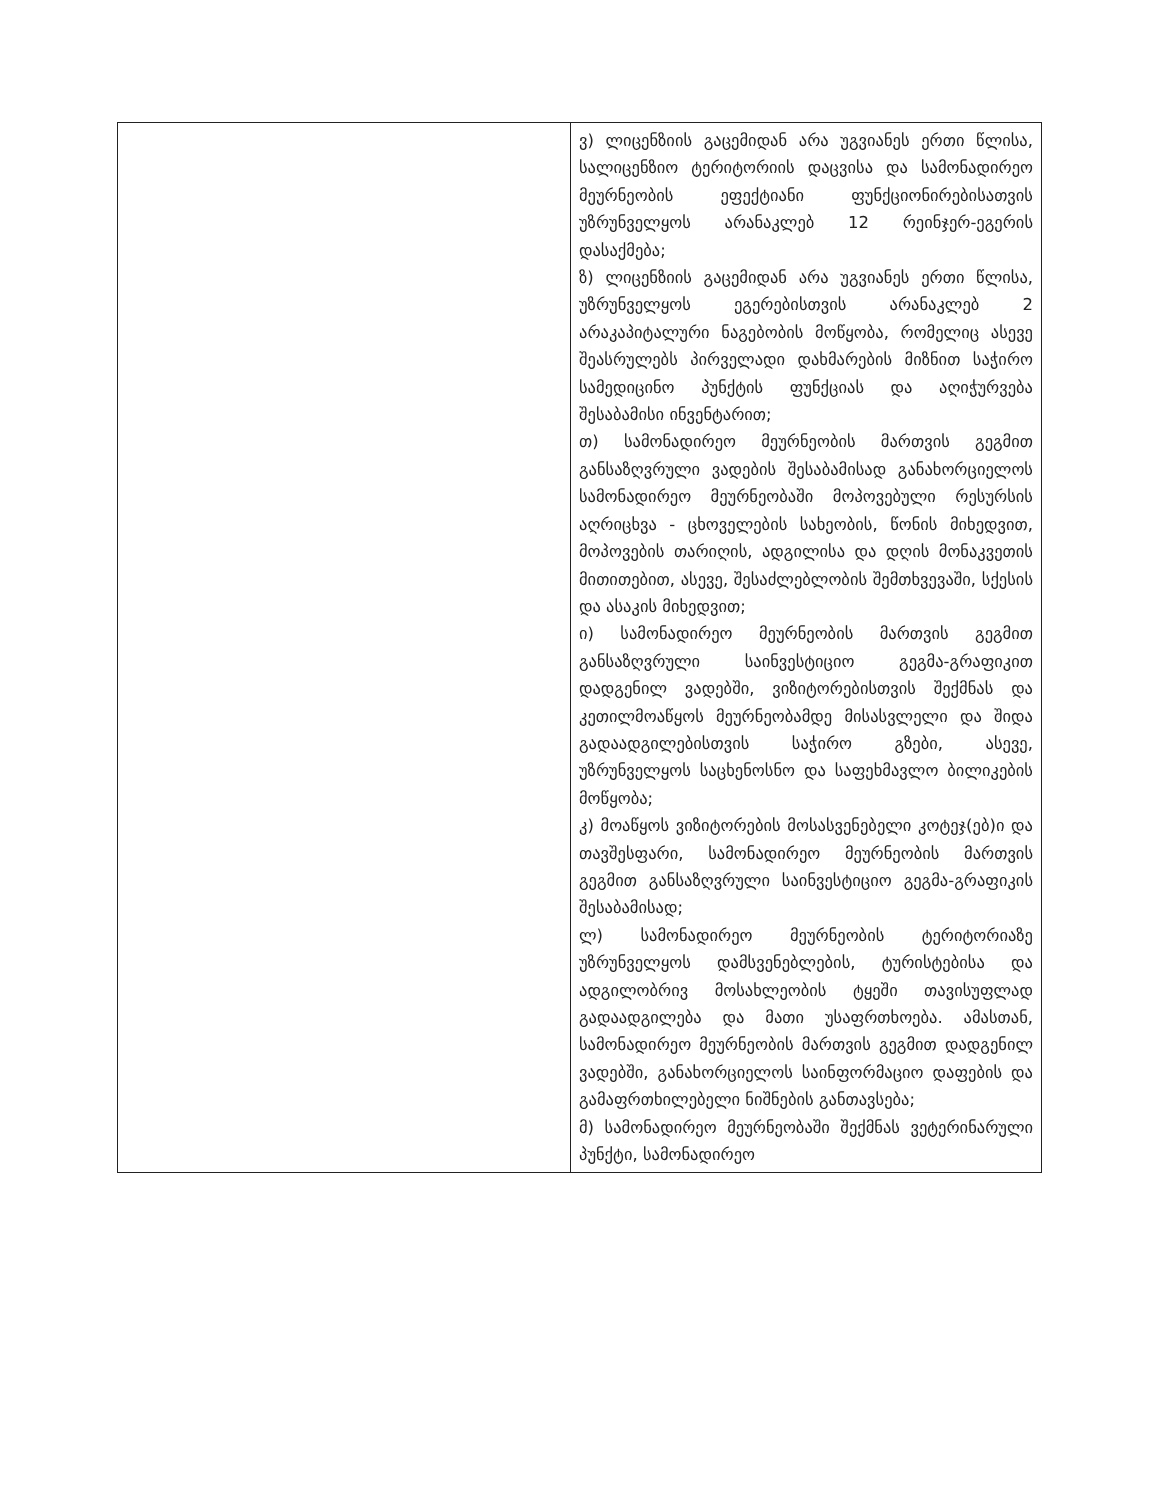| | ვ) ლიცენზიის გაცემიდან არა უგვიანეს ერთი წლისა, სალიცენზიო ტერიტორიის დაცვისა და სამონადირეო მეურნეობის ეფექტიანი ფუნქციონირებისათვის უზრუნველყოს არანაკლებ 12 რეინჯერ-ეგერის დასაქმება; ზ) ლიცენზიის გაცემიდან არა უგვიანეს ერთი წლისა, უზრუნველყოს ეგერებისთვის არანაკლებ 2 არაკაპიტალური ნაგებობის მოწყობა, რომელიც ასევე შეასრულებს პირველადი დახმარების მიზნით საჭირო სამედიცინო პუნქტის ფუნქციას და აღიჭურვება შესაბამისი ინვენტარით; თ) სამონადირეო მეურნეობის მართვის გეგმით განსაზღვრული ვადების შესაბამისად განახორციელოს სამონადირეო მეურნეობაში მოპოვებული რესურსის აღრიცხვა - ცხოველების სახეობის, წონის მიხედვით, მოპოვების თარიღის, ადგილისა და დღის მონაკვეთის მითითებით, ასევე, შესაძლებლობის შემთხვევაში, სქესის და ასაკის მიხედვით; ი) სამონადირეო მეურნეობის მართვის გეგმით განსაზღვრული საინვესტიციო გეგმა-გრაფიკით დადგენილ ვადებში, ვიზიტორებისთვის შექმნას და კეთილმოაწყოს მეურნეობამდე მისასვლელი და შიდა გადაადგილებისთვის საჭირო გზები, ასევე, უზრუნველყოს საცხენოსნო და საფეხმავლო ბილიკების მოწყობა; კ) მოაწყოს ვიზიტორების მოსასვენებელი კოტეჯ(ებ)ი და თავშესფარი, სამონადირეო მეურნეობის მართვის გეგმით განსაზღვრული საინვესტიციო გეგმა-გრაფიკის შესაბამისად; ლ) სამონადირეო მეურნეობის ტერიტორიაზე უზრუნველყოს დამსვენებლების, ტურისტებისა და ადგილობრივ მოსახლეობის ტყეში თავისუფლად გადაადგილება და მათი უსაფრთხოება. ამასთან, სამონადირეო მეურნეობის მართვის გეგმით დადგენილ ვადებში, განახორციელოს საინფორმაციო დაფების და გამაფრთხილებელი ნიშნების განთავსება; მ) სამონადირეო მეურნეობაში შექმნას ვეტერინარული პუნქტი, სამონადირეო |